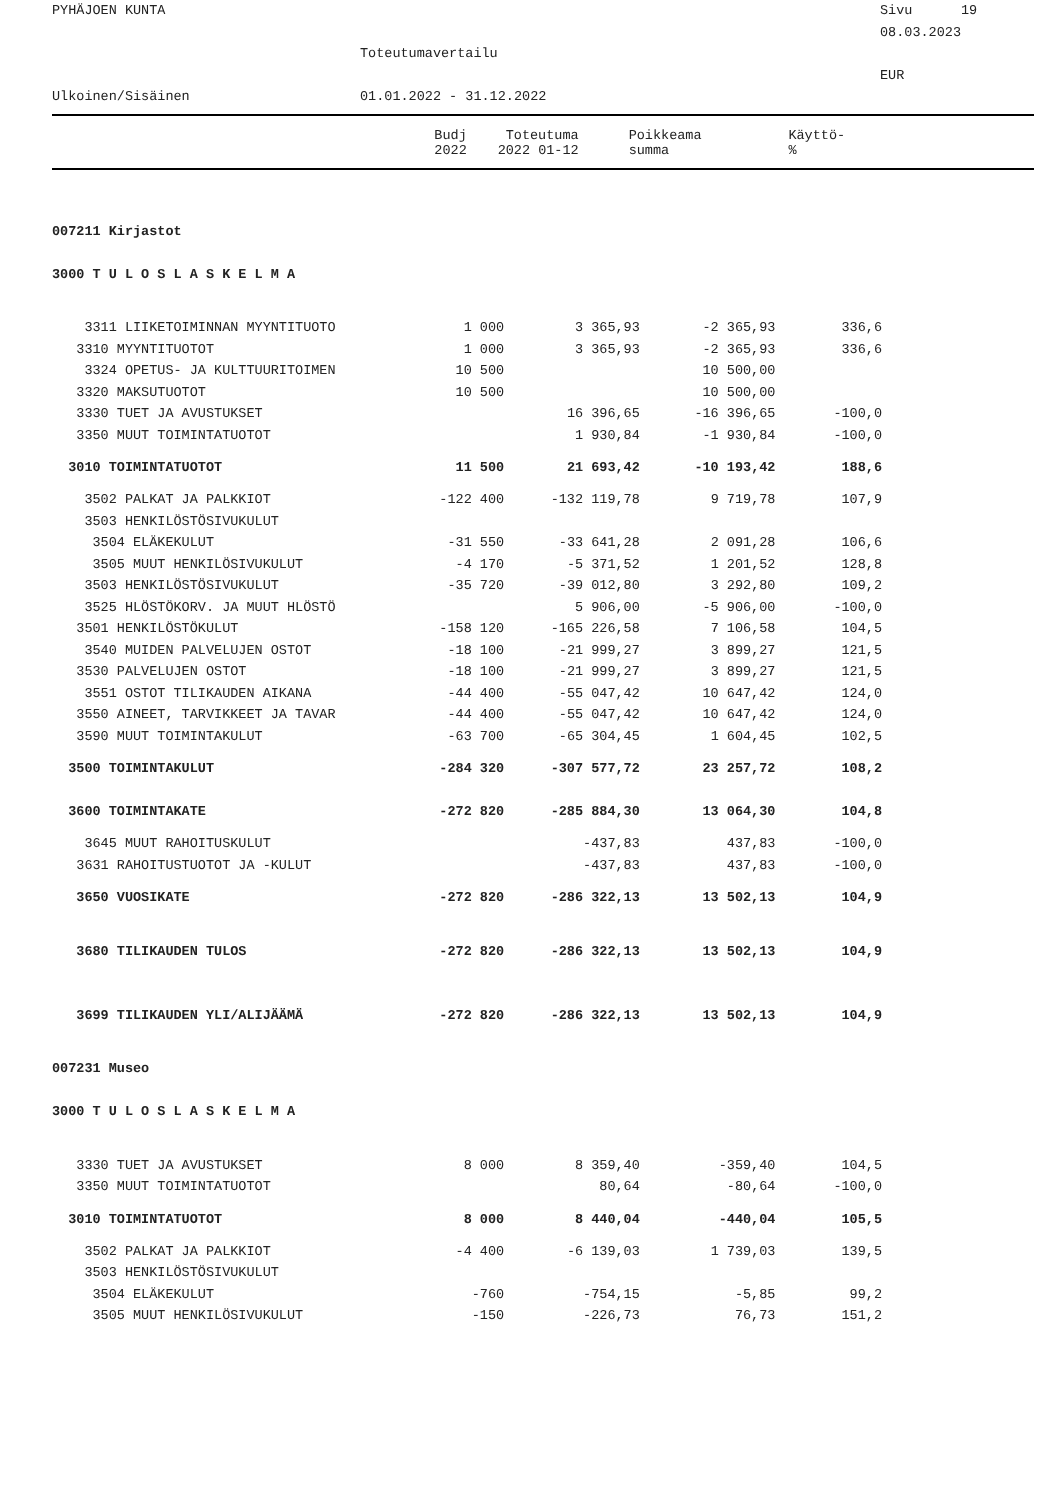PYHÄJOEN KUNTA
Sivu 19
08.03.2023
Toteutumavertailu
EUR
Ulkoinen/Sisäinen
01.01.2022 - 31.12.2022
| | Budj 2022 | Toteutuma 2022 01-12 | Poikkeama summa | Käyttö- % |
| --- | --- | --- | --- | --- |
| 007211 Kirjastot | | | | |
| 3000 T U L O S L A S K E L M A | | | | |
| 3311 LIIKETOIMINNAN MYYNTITUOTO | 1 000 | 3 365,93 | -2 365,93 | 336,6 |
| 3310 MYYNTITUOTOT | 1 000 | 3 365,93 | -2 365,93 | 336,6 |
| 3324 OPETUS- JA KULTTUURITOIMEN | 10 500 | | 10 500,00 | |
| 3320 MAKSUTUOTOT | 10 500 | | 10 500,00 | |
| 3330 TUET JA AVUSTUKSET | | 16 396,65 | -16 396,65 | -100,0 |
| 3350 MUUT TOIMINTATUOTOT | | 1 930,84 | -1 930,84 | -100,0 |
| 3010 TOIMINTATUOTOT | 11 500 | 21 693,42 | -10 193,42 | 188,6 |
| 3502 PALKAT JA PALKKIOT | -122 400 | -132 119,78 | 9 719,78 | 107,9 |
| 3503 HENKILÖSTÖSIVUKULUT | | | | |
| 3504 ELÄKEKULUT | -31 550 | -33 641,28 | 2 091,28 | 106,6 |
| 3505 MUUT HENKILÖSIVUKULUT | -4 170 | -5 371,52 | 1 201,52 | 128,8 |
| 3503 HENKILÖSTÖSIVUKULUT | -35 720 | -39 012,80 | 3 292,80 | 109,2 |
| 3525 HLÖSTÖKORV. JA MUUT HLÖSTÖ | | 5 906,00 | -5 906,00 | -100,0 |
| 3501 HENKILÖSTÖKULUT | -158 120 | -165 226,58 | 7 106,58 | 104,5 |
| 3540 MUIDEN PALVELUJEN OSTOT | -18 100 | -21 999,27 | 3 899,27 | 121,5 |
| 3530 PALVELUJEN OSTOT | -18 100 | -21 999,27 | 3 899,27 | 121,5 |
| 3551 OSTOT TILIKAUDEN AIKANA | -44 400 | -55 047,42 | 10 647,42 | 124,0 |
| 3550 AINEET, TARVIKKEET JA TAVAR | -44 400 | -55 047,42 | 10 647,42 | 124,0 |
| 3590 MUUT TOIMINTAKULUT | -63 700 | -65 304,45 | 1 604,45 | 102,5 |
| 3500 TOIMINTAKULUT | -284 320 | -307 577,72 | 23 257,72 | 108,2 |
| 3600 TOIMINTAKATE | -272 820 | -285 884,30 | 13 064,30 | 104,8 |
| 3645 MUUT RAHOITUSKULUT | | -437,83 | 437,83 | -100,0 |
| 3631 RAHOITUSTUOTOT JA -KULUT | | -437,83 | 437,83 | -100,0 |
| 3650 VUOSIKATE | -272 820 | -286 322,13 | 13 502,13 | 104,9 |
| 3680 TILIKAUDEN TULOS | -272 820 | -286 322,13 | 13 502,13 | 104,9 |
| 3699 TILIKAUDEN YLI/ALIJÄÄMÄ | -272 820 | -286 322,13 | 13 502,13 | 104,9 |
| 007231 Museo | | | | |
| 3000 T U L O S L A S K E L M A | | | | |
| 3330 TUET JA AVUSTUKSET | 8 000 | 8 359,40 | -359,40 | 104,5 |
| 3350 MUUT TOIMINTATUOTOT | | 80,64 | -80,64 | -100,0 |
| 3010 TOIMINTATUOTOT | 8 000 | 8 440,04 | -440,04 | 105,5 |
| 3502 PALKAT JA PALKKIOT | -4 400 | -6 139,03 | 1 739,03 | 139,5 |
| 3503 HENKILÖSTÖSIVUKULUT | | | | |
| 3504 ELÄKEKULUT | -760 | -754,15 | -5,85 | 99,2 |
| 3505 MUUT HENKILÖSIVUKULUT | -150 | -226,73 | 76,73 | 151,2 |